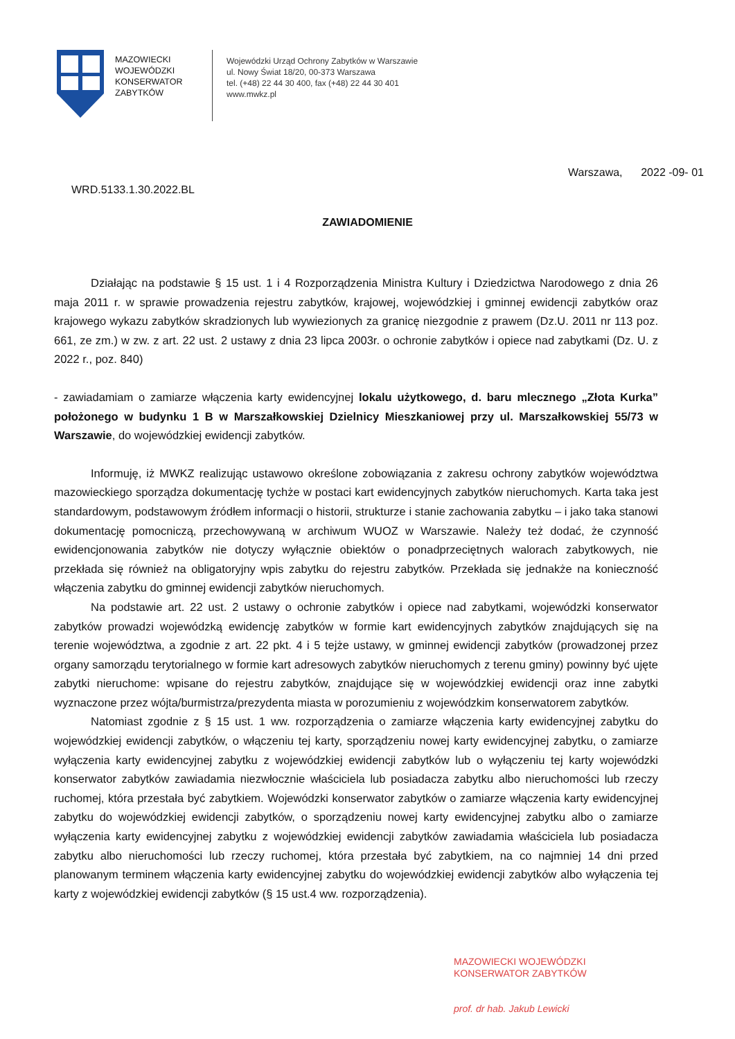MAZOWIECKI WOJEWÓDZKI KONSERWATOR ZABYTKÓW
Wojewódzki Urząd Ochrony Zabytków w Warszawie
ul. Nowy Świat 18/20, 00-373 Warszawa
tel. (+48) 22 44 30 400, fax (+48) 22 44 30 401
www.mwkz.pl
Warszawa, 2022 -09- 01
WRD.5133.1.30.2022.BL
ZAWIADOMIENIE
Działając na podstawie § 15 ust. 1 i 4 Rozporządzenia Ministra Kultury i Dziedzictwa Narodowego z dnia 26 maja 2011 r. w sprawie prowadzenia rejestru zabytków, krajowej, wojewódzkiej i gminnej ewidencji zabytków oraz krajowego wykazu zabytków skradzionych lub wywiezionych za granicę niezgodnie z prawem (Dz.U. 2011 nr 113 poz. 661, ze zm.) w zw. z art. 22 ust. 2 ustawy z dnia 23 lipca 2003r. o ochronie zabytków i opiece nad zabytkami (Dz. U. z 2022 r., poz. 840)
- zawiadamiam o zamiarze włączenia karty ewidencyjnej lokalu użytkowego, d. baru mlecznego „Złota Kurka” położonego w budynku 1 B w Marszałkowskiej Dzielnicy Mieszkaniowej przy ul. Marszałkowskiej 55/73 w Warszawie, do wojewódzkiej ewidencji zabytków.
Informuję, iż MWKZ realizując ustawowo określone zobowiązania z zakresu ochrony zabytków województwa mazowieckiego sporządza dokumentację tychże w postaci kart ewidencyjnych zabytków nieruchomych. Karta taka jest standardowym, podstawowym źródłem informacji o historii, strukturze i stanie zachowania zabytku – i jako taka stanowi dokumentację pomocniczą, przechowywaną w archiwum WUOZ w Warszawie. Należy też dodać, że czynność ewidencjonowania zabytków nie dotyczy wyłącznie obiektów o ponadprzeciętnych walorach zabytkowych, nie przekłada się również na obligatoryjny wpis zabytku do rejestru zabytków. Przekłada się jednakże na konieczność włączenia zabytku do gminnej ewidencji zabytków nieruchomych.
Na podstawie art. 22 ust. 2 ustawy o ochronie zabytków i opiece nad zabytkami, wojewódzki konserwator zabytków prowadzi wojewódzką ewidencję zabytków w formie kart ewidencyjnych zabytków znajdujących się na terenie województwa, a zgodnie z art. 22 pkt. 4 i 5 tejże ustawy, w gminnej ewidencji zabytków (prowadzonej przez organy samorządu terytorialnego w formie kart adresowych zabytków nieruchomych z terenu gminy) powinny być ujęte zabytki nieruchome: wpisane do rejestru zabytków, znajdujące się w wojewódzkiej ewidencji oraz inne zabytki wyznaczone przez wójta/burmistrza/prezydenta miasta w porozumieniu z wojewódzkim konserwatorem zabytków.
Natomiast zgodnie z § 15 ust. 1 ww. rozporządzenia o zamiarze włączenia karty ewidencyjnej zabytku do wojewódzkiej ewidencji zabytków, o włączeniu tej karty, sporządzeniu nowej karty ewidencyjnej zabytku, o zamiarze wyłączenia karty ewidencyjnej zabytku z wojewódzkiej ewidencji zabytków lub o wyłączeniu tej karty wojewódzki konserwator zabytków zawiadamia niezwłocznie właściciela lub posiadacza zabytku albo nieruchomości lub rzeczy ruchomej, która przestała być zabytkiem. Wojewódzki konserwator zabytków o zamiarze włączenia karty ewidencyjnej zabytku do wojewódzkiej ewidencji zabytków, o sporządzeniu nowej karty ewidencyjnej zabytku albo o zamiarze wyłączenia karty ewidencyjnej zabytku z wojewódzkiej ewidencji zabytków zawiadamia właściciela lub posiadacza zabytku albo nieruchomości lub rzeczy ruchomej, która przestała być zabytkiem, na co najmniej 14 dni przed planowanym terminem włączenia karty ewidencyjnej zabytku do wojewódzkiej ewidencji zabytków albo wyłączenia tej karty z wojewódzkiej ewidencji zabytków (§ 15 ust.4 ww. rozporządzenia).
MAZOWIECKI WOJEWÓDZKI
KONSERWATOR ZABYTKÓW
prof. dr hab. Jakub Lewicki